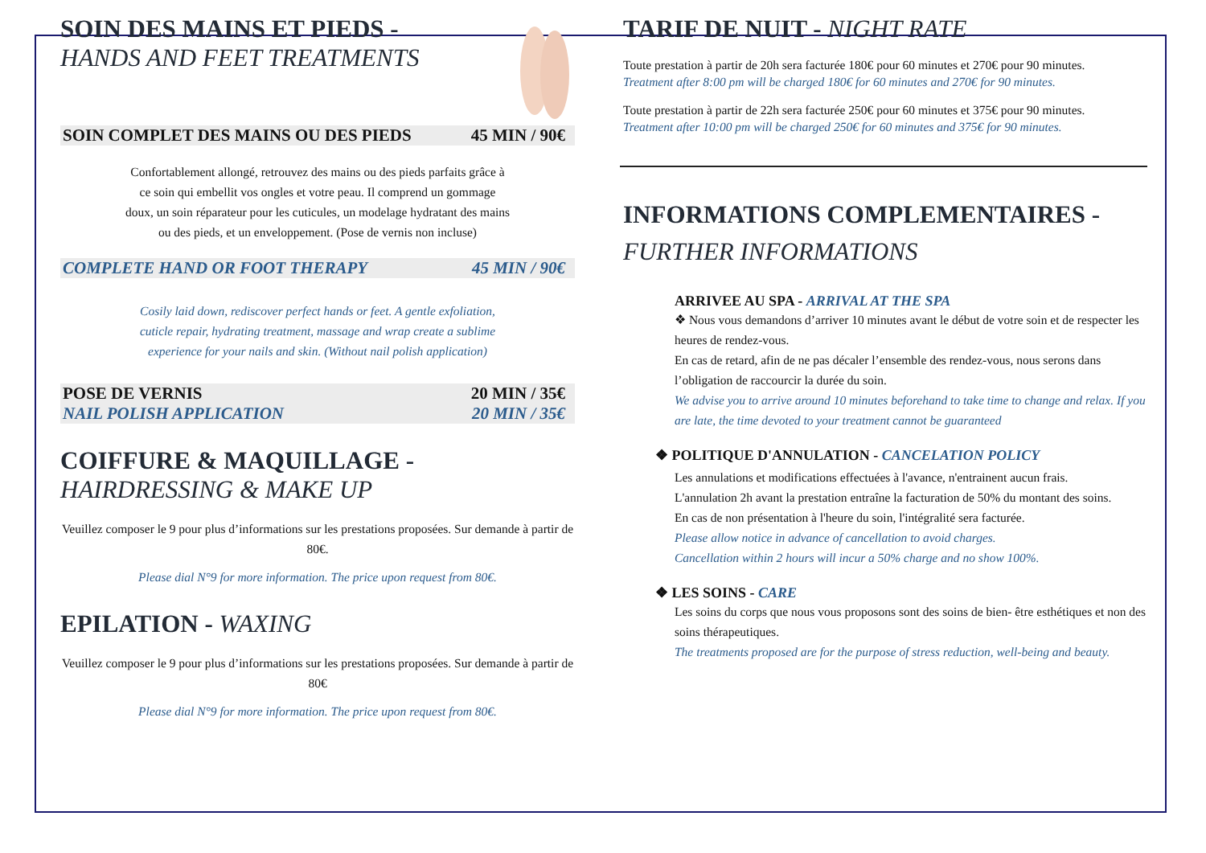SOIN DES MAINS ET PIEDS -
HANDS AND FEET TREATMENTS
SOIN COMPLET DES MAINS OU DES PIEDS 45 MIN / 90€
Confortablement allongé, retrouvez des mains ou des pieds parfaits grâce à ce soin qui embellit vos ongles et votre peau. Il comprend un gommage doux, un soin réparateur pour les cuticules, un modelage hydratant des mains ou des pieds, et un enveloppement. (Pose de vernis non incluse)
COMPLETE HAND OR FOOT THERAPY 45 MIN / 90€
Cosily laid down, rediscover perfect hands or feet. A gentle exfoliation, cuticle repair, hydrating treatment, massage and wrap create a sublime experience for your nails and skin. (Without nail polish application)
POSE DE VERNIS 20 MIN / 35€
NAIL POLISH APPLICATION 20 MIN / 35€
COIFFURE & MAQUILLAGE -
HAIRDRESSING & MAKE UP
Veuillez composer le 9 pour plus d’informations sur les prestations proposées. Sur demande à partir de 80€.
Please dial N°9 for more information. The price upon request from 80€.
EPILATION - WAXING
Veuillez composer le 9 pour plus d’informations sur les prestations proposées. Sur demande à partir de 80€
Please dial N°9 for more information. The price upon request from 80€.
TARIF DE NUIT - NIGHT RATE
Toute prestation à partir de 20h sera facturée 180€ pour 60 minutes et 270€ pour 90 minutes.
Treatment after 8:00 pm will be charged 180€ for 60 minutes and 270€ for 90 minutes.
Toute prestation à partir de 22h sera facturée 250€ pour 60 minutes et 375€ pour 90 minutes.
Treatment after 10:00 pm will be charged 250€ for 60 minutes and 375€ for 90 minutes.
INFORMATIONS COMPLEMENTAIRES -
FURTHER INFORMATIONS
ARRIVEE AU SPA - ARRIVAL AT THE SPA
❖ Nous vous demandons d’arriver 10 minutes avant le début de votre soin et de respecter les heures de rendez-vous.
En cas de retard, afin de ne pas décaler l’ensemble des rendez-vous, nous serons dans l’obligation de raccourcir la durée du soin.
We advise you to arrive around 10 minutes beforehand to take time to change and relax. If you are late, the time devoted to your treatment cannot be guaranteed
❖ POLITIQUE D'ANNULATION - CANCELATION POLICY
Les annulations et modifications effectuées à l'avance, n'entrainent aucun frais.
L'annulation 2h avant la prestation entraîne la facturation de 50% du montant des soins.
En cas de non présentation à l'heure du soin, l'intégralité sera facturée.
Please allow notice in advance of cancellation to avoid charges.
Cancellation within 2 hours will incur a 50% charge and no show 100%.
❖ LES SOINS - CARE
Les soins du corps que nous vous proposons sont des soins de bien- être esthétiques et non des soins thérapeutiques.
The treatments proposed are for the purpose of stress reduction, well-being and beauty.